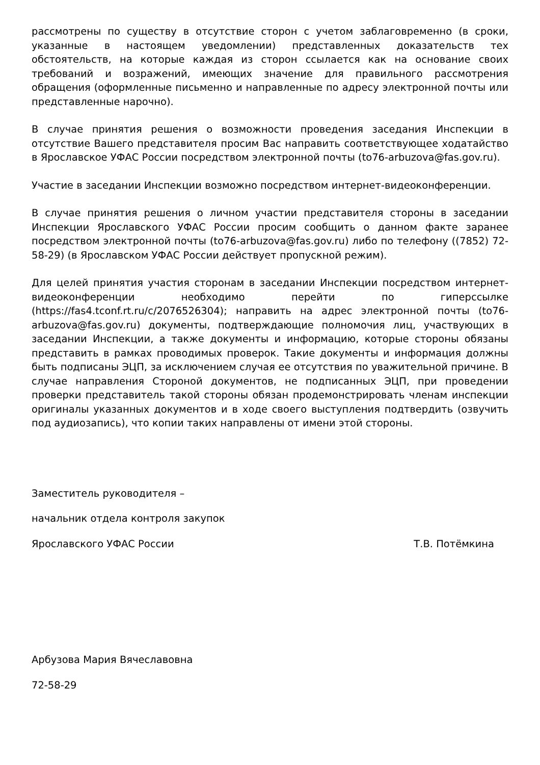рассмотрены по существу в отсутствие сторон с учетом заблаговременно (в сроки, указанные в настоящем уведомлении) представленных доказательств тех обстоятельств, на которые каждая из сторон ссылается как на основание своих требований и возражений, имеющих значение для правильного рассмотрения обращения (оформленные письменно и направленные по адресу электронной почты или представленные нарочно).
В случае принятия решения о возможности проведения заседания Инспекции в отсутствие Вашего представителя просим Вас направить соответствующее ходатайство в Ярославское УФАС России посредством электронной почты (to76-arbuzova@fas.gov.ru).
Участие в заседании Инспекции возможно посредством интернет-видеоконференции.
В случае принятия решения о личном участии представителя стороны в заседании Инспекции Ярославского УФАС России просим сообщить о данном факте заранее посредством электронной почты (to76-arbuzova@fas.gov.ru) либо по телефону ((7852) 72-58-29) (в Ярославском УФАС России действует пропускной режим).
Для целей принятия участия сторонам в заседании Инспекции посредством интернет-видеоконференции необходимо перейти по гиперссылке (https://fas4.tconf.rt.ru/c/2076526304); направить на адрес электронной почты (to76-arbuzova@fas.gov.ru) документы, подтверждающие полномочия лиц, участвующих в заседании Инспекции, а также документы и информацию, которые стороны обязаны представить в рамках проводимых проверок. Такие документы и информация должны быть подписаны ЭЦП, за исключением случая ее отсутствия по уважительной причине. В случае направления Стороной документов, не подписанных ЭЦП, при проведении проверки представитель такой стороны обязан продемонстрировать членам инспекции оригиналы указанных документов и в ходе своего выступления подтвердить (озвучить под аудиозапись), что копии таких направлены от имени этой стороны.
Заместитель руководителя –
начальник отдела контроля закупок
Ярославского УФАС России Т.В. Потёмкина
Арбузова Мария Вячеславовна
72-58-29